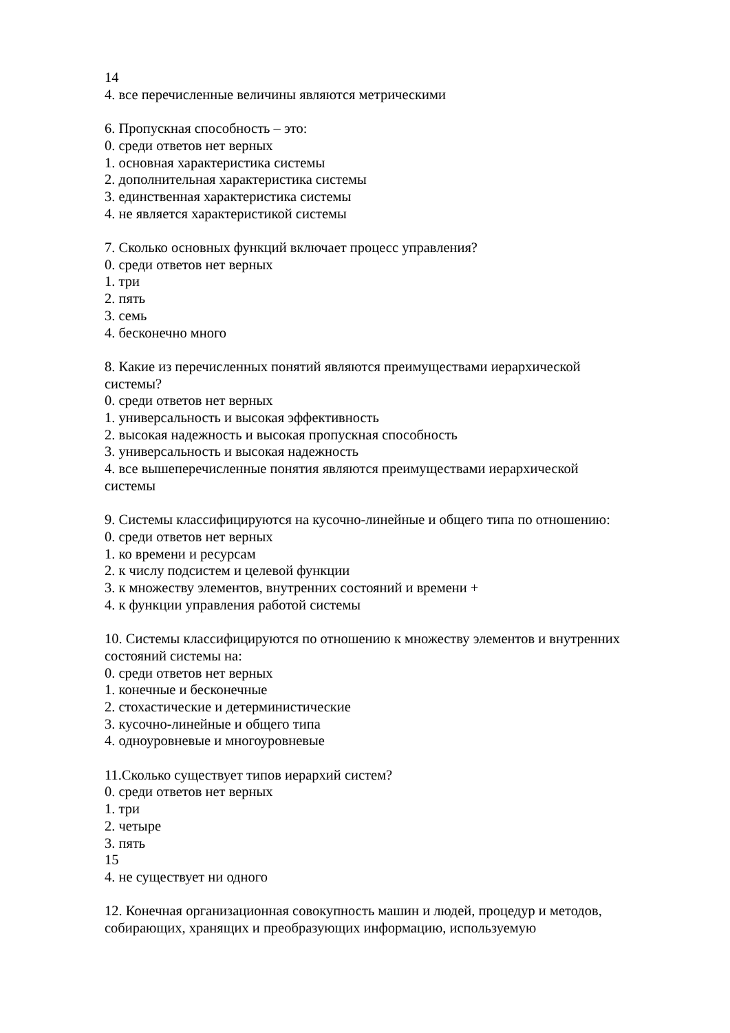14
4. все перечисленные величины являются метрическими
6. Пропускная способность – это:
0. среди ответов нет верных
1. основная характеристика системы
2. дополнительная характеристика системы
3. единственная характеристика системы
4. не является характеристикой системы
7. Сколько основных функций включает процесс управления?
0. среди ответов нет верных
1. три
2. пять
3. семь
4. бесконечно много
8. Какие из перечисленных понятий являются преимуществами иерархической системы?
0. среди ответов нет верных
1. универсальность и высокая эффективность
2. высокая надежность и высокая пропускная способность
3. универсальность и высокая надежность
4. все вышеперечисленные понятия являются преимуществами иерархической системы
9. Системы классифицируются на кусочно-линейные и общего типа по отношению:
0. среди ответов нет верных
1. ко времени и ресурсам
2. к числу подсистем и целевой функции
3. к множеству элементов, внутренних состояний и времени +
4. к функции управления работой системы
10. Системы классифицируются по отношению к множеству элементов и внутренних состояний системы на:
0. среди ответов нет верных
1. конечные и бесконечные
2. стохастические и детерминистические
3. кусочно-линейные и общего типа
4. одноуровневые и многоуровневые
11.Сколько существует типов иерархий систем?
0. среди ответов нет верных
1. три
2. четыре
3. пять
15
4. не существует ни одного
12. Конечная организационная совокупность машин и людей, процедур и методов, собирающих, хранящих и преобразующих информацию, используемую